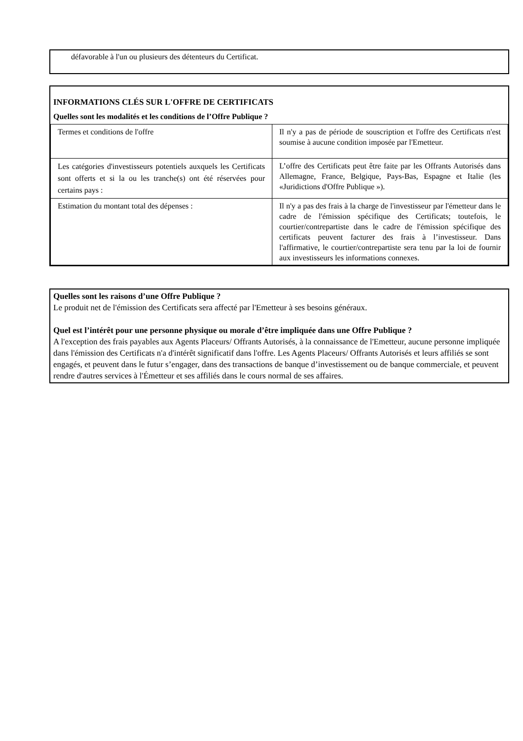défavorable à l'un ou plusieurs des détenteurs du Certificat.
INFORMATIONS CLÉS SUR L'OFFRE DE CERTIFICATS
Quelles sont les modalités et les conditions de l’Offre Publique ?
| Termes et conditions de l'offre | Il n'y a pas de période de souscription et l'offre des Certificats n'est soumise à aucune condition imposée par l'Emetteur. |
| Les catégories d'investisseurs potentiels auxquels les Certificats sont offerts et si la ou les tranche(s) ont été réservées pour certains pays : | L’offre des Certificats peut être faite par les Offrants Autorisés dans Allemagne, France, Belgique, Pays-Bas, Espagne et Italie (les «Juridictions d'Offre Publique »). |
| Estimation du montant total des dépenses : | Il n'y a pas des frais à la charge de l'investisseur par l'émetteur dans le cadre de l'émission spécifique des Certificats; toutefois, le courtier/contrepartiste dans le cadre de l'émission spécifique des certificats peuvent facturer des frais à l’investisseur. Dans l'affirmative, le courtier/contrepartiste sera tenu par la loi de fournir aux investisseurs les informations connexes. |
Quelles sont les raisons d’une Offre Publique ?
Le produit net de l'émission des Certificats sera affecté par l'Emetteur à ses besoins généraux.
Quel est l’intérêt pour une personne physique ou morale d’être impliquée dans une Offre Publique ?
A l'exception des frais payables aux Agents Placeurs/ Offrants Autorisés, à la connaissance de l'Emetteur, aucune personne impliquée dans l'émission des Certificats n'a d'intérêt significatif dans l'offre. Les Agents Placeurs/ Offrants Autorisés et leurs affiliés se sont engagés, et peuvent dans le futur s’engager, dans des transactions de banque d’investissement ou de banque commerciale, et peuvent rendre d'autres services à l'Émetteur et ses affiliés dans le cours normal de ses affaires.